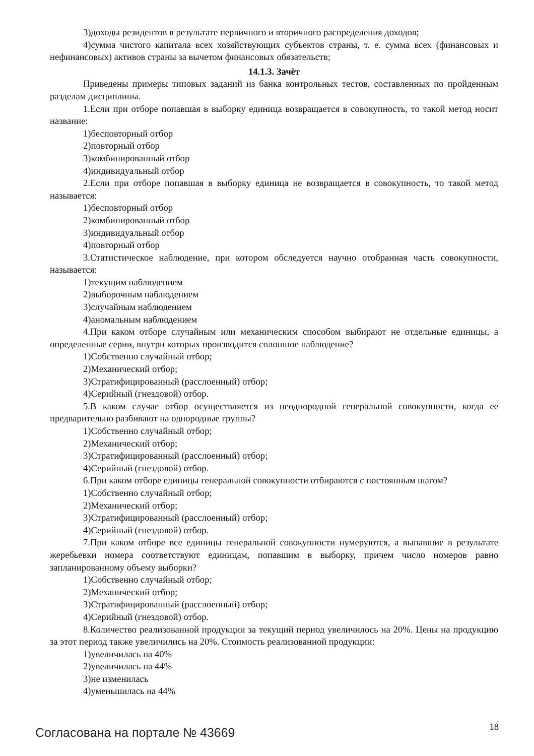3)доходы резидентов в результате первичного и вторичного распределения доходов;
4)сумма чистого капитала всех хозяйствующих субъектов страны, т. е. сумма всех (финансовых и нефинансовых) активов страны за вычетом финансовых обязательств;
14.1.3. Зачёт
Приведены примеры типовых заданий из банка контрольных тестов, составленных по пройденным разделам дисциплины.
1.Если при отборе попавшая в выборку единица возвращается в совокупность, то такой метод носит название:
1)бесповторный отбор
2)повторный отбор
3)комбинированный отбор
4)индивидуальный отбор
2.Если при отборе попавшая в выборку единица не возвращается в совокупность, то такой метод называется:
1)бесповторный отбор
2)комбинированный отбор
3)индивидуальный отбор
4)повторный отбор
3.Статистическое наблюдение, при котором обследуется научно отобранная часть совокупности, называется:
1)текущим наблюдением
2)выборочным наблюдением
3)случайным наблюдением
4)аномальным наблюдением
4.При каком отборе случайным или механическим способом выбирают не отдельные единицы, а определенные серии, внутри которых производится сплошное наблюдение?
1)Собственно случайный отбор;
2)Механический отбор;
3)Стратифицированный (расслоенный) отбор;
4)Серийный (гнездовой) отбор.
5.В каком случае отбор осуществляется из неоднородной генеральной совокупности, когда ее предварительно разбивают на однородные группы?
1)Собственно случайный отбор;
2)Механический отбор;
3)Стратифицированный (расслоенный) отбор;
4)Серийный (гнездовой) отбор.
6.При каком отборе единицы генеральной совокупности отбираются с постоянным шагом?
1)Собственно случайный отбор;
2)Механический отбор;
3)Стратифицированный (расслоенный) отбор;
4)Серийный (гнездовой) отбор.
7.При каком отборе все единицы генеральной совокупности нумеруются, а выпавшие в результате жеребьевки номера соответствуют единицам, попавшим в выборку, причем число номеров равно запланированному объему выборки?
1)Собственно случайный отбор;
2)Механический отбор;
3)Стратифицированный (расслоенный) отбор;
4)Серийный (гнездовой) отбор.
8.Количество реализованной продукции за текущий период увеличилось на 20%. Цены на продукцию за этот период также увеличились на 20%. Стоимость реализованной продукции:
1)увеличилась на 40%
2)увеличилась на 44%
3)не изменилась
4)уменьшилась на 44%
Согласована на портале № 43669 18